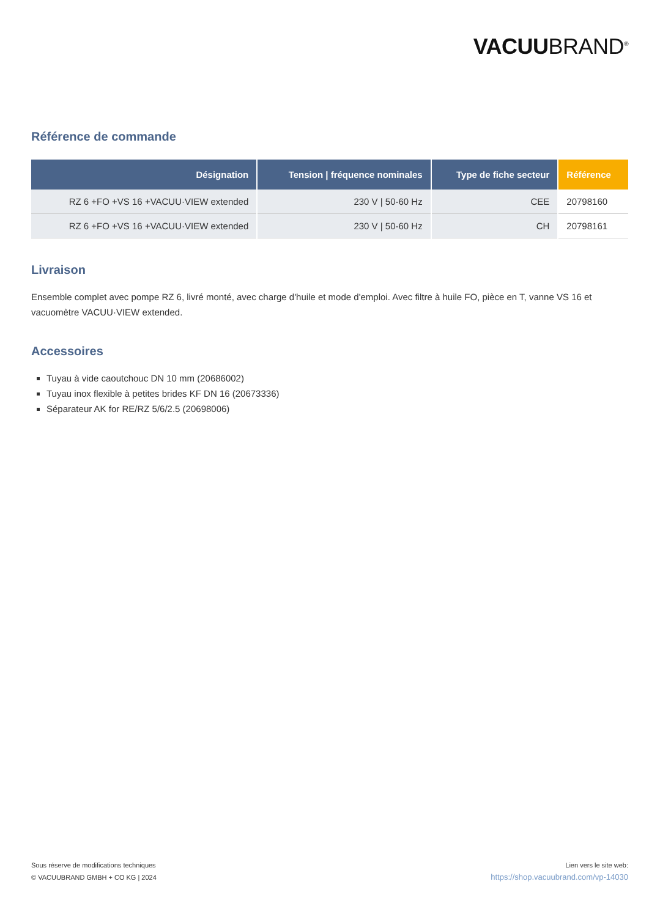VACUUBRAND<sup>®</sup>
Référence de commande
| Désignation | Tension / fréquence nominales | Type de fiche secteur | Référence |
| --- | --- | --- | --- |
| RZ 6 +FO +VS 16 +VACUU·VIEW extended | 230 V / 50-60 Hz | CEE | 20798160 |
| RZ 6 +FO +VS 16 +VACUU·VIEW extended | 230 V / 50-60 Hz | CH | 20798161 |
Livraison
Ensemble complet avec pompe RZ 6, livré monté, avec charge d'huile et mode d'emploi. Avec filtre à huile FO, pièce en T, vanne VS 16 et vacuomètre VACUU·VIEW extended.
Accessoires
Tuyau à vide caoutchouc DN 10 mm (20686002)
Tuyau inox flexible à petites brides KF DN 16 (20673336)
Séparateur AK for RE/RZ 5/6/2.5 (20698006)
Sous réserve de modifications techniques
© VACUUBRAND GMBH + CO KG | 2024
Lien vers le site web:
https://shop.vacuubrand.com/vp-14030